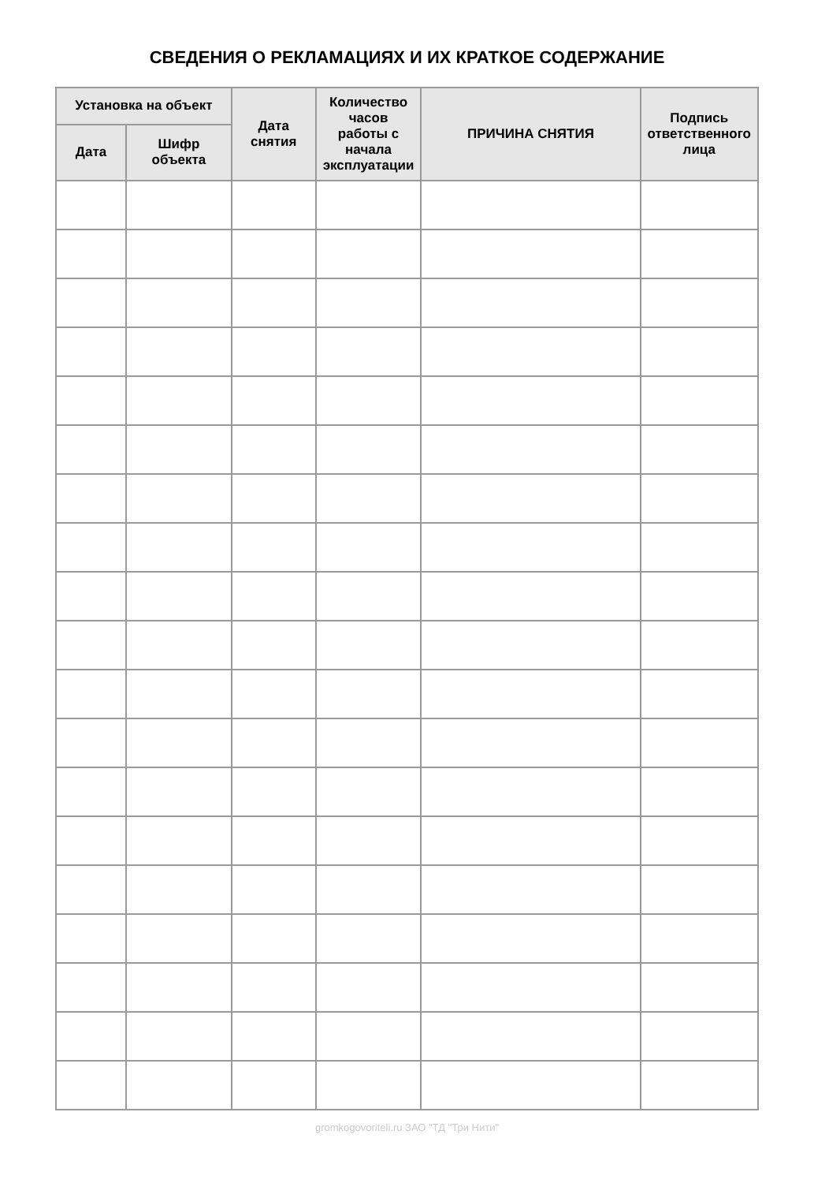СВЕДЕНИЯ О РЕКЛАМАЦИЯХ И ИХ КРАТКОЕ СОДЕРЖАНИЕ
| Установка на объект | | Дата снятия | Количество часов работы с начала эксплуатации | ПРИЧИНА СНЯТИЯ | Подпись ответственного лица |
| --- | --- | --- | --- | --- | --- |
| Дата | Шифр объекта | | | | |
gromkogovoriteli.ru ЗАО "ТД "Три Нити"